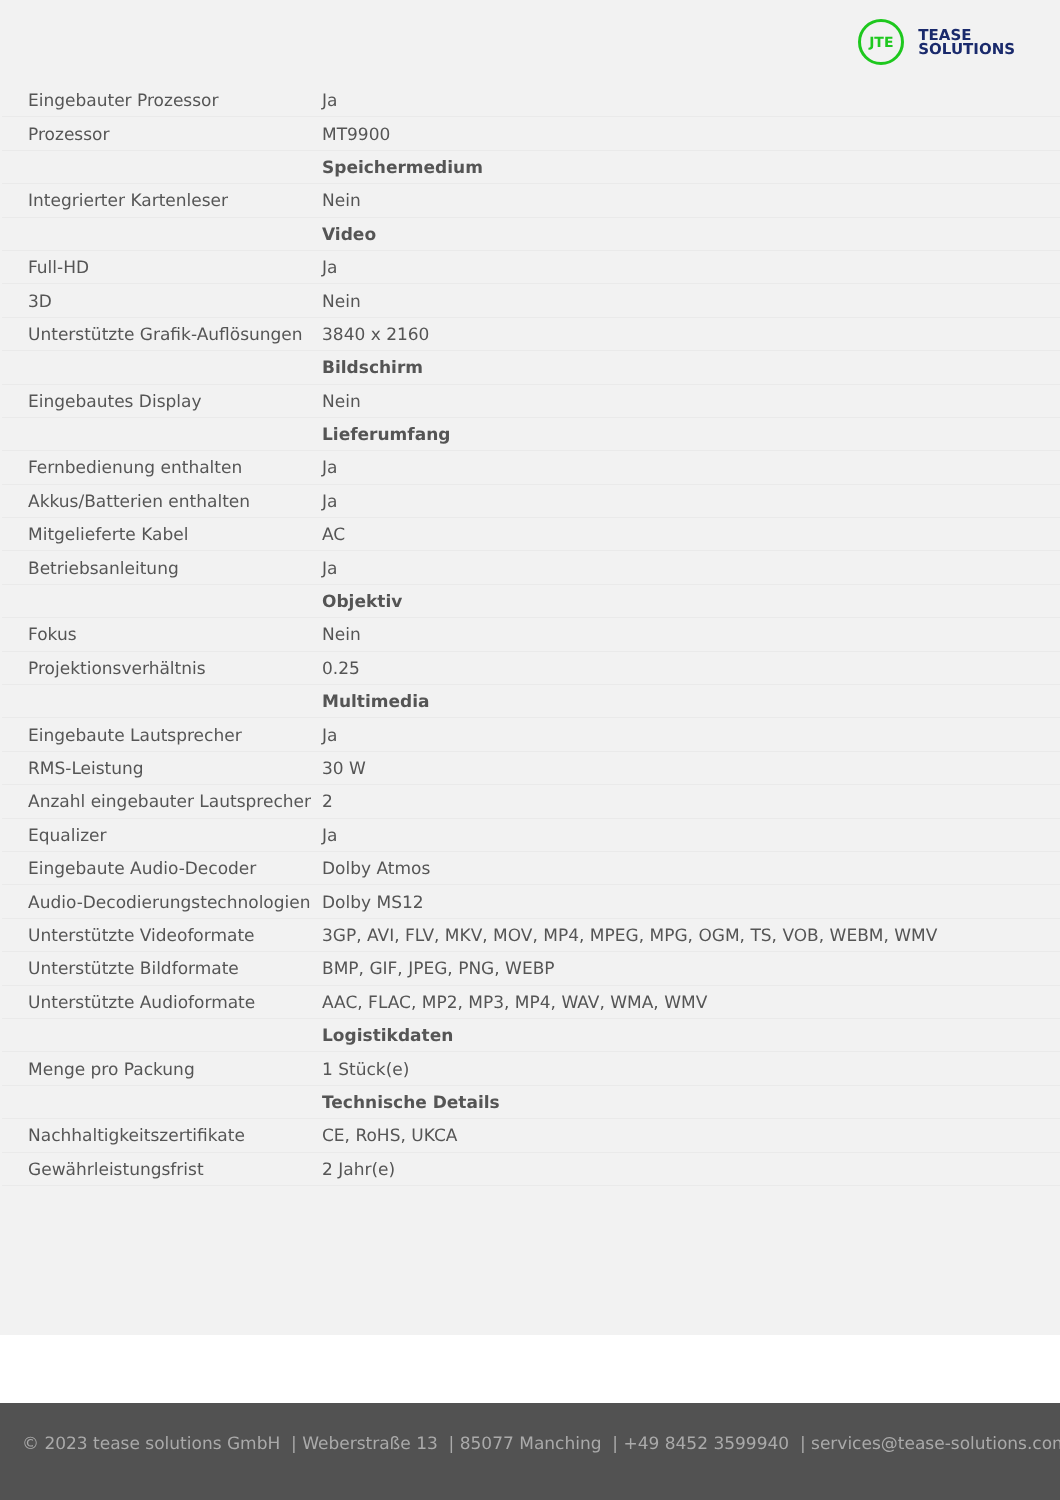JTE
TEASE
SOLUTIONS
| Eingebauter Prozessor | Ja |
| Prozessor | MT9900 |
| | Speichermedium |
| Integrierter Kartenleser | Nein |
| | Video |
| Full-HD | Ja |
| 3D | Nein |
| Unterstützte Grafik-Auflösungen | 3840 x 2160 |
| | Bildschirm |
| Eingebautes Display | Nein |
| | Lieferumfang |
| Fernbedienung enthalten | Ja |
| Akkus/Batterien enthalten | Ja |
| Mitgelieferte Kabel | AC |
| Betriebsanleitung | Ja |
| | Objektiv |
| Fokus | Nein |
| Projektionsverhältnis | 0.25 |
| | Multimedia |
| Eingebaute Lautsprecher | Ja |
| RMS-Leistung | 30 W |
| Anzahl eingebauter Lautsprecher | 2 |
| Equalizer | Ja |
| Eingebaute Audio-Decoder | Dolby Atmos |
| Audio-Decodierungstechnologien | Dolby MS12 |
| Unterstützte Videoformate | 3GP, AVI, FLV, MKV, MOV, MP4, MPEG, MPG, OGM, TS, VOB, WEBM, WMV |
| Unterstützte Bildformate | BMP, GIF, JPEG, PNG, WEBP |
| Unterstützte Audioformate | AAC, FLAC, MP2, MP3, MP4, WAV, WMA, WMV |
| | Logistikdaten |
| Menge pro Packung | 1 Stück(e) |
| | Technische Details |
| Nachhaltigkeitszertifikate | CE, RoHS, UKCA |
| Gewährleistungsfrist | 2 Jahr(e) |
© 2023 tease solutions GmbH | Weberstraße 13 | 85077 Manching | +49 8452 3599940 | services@tease-solutions.com